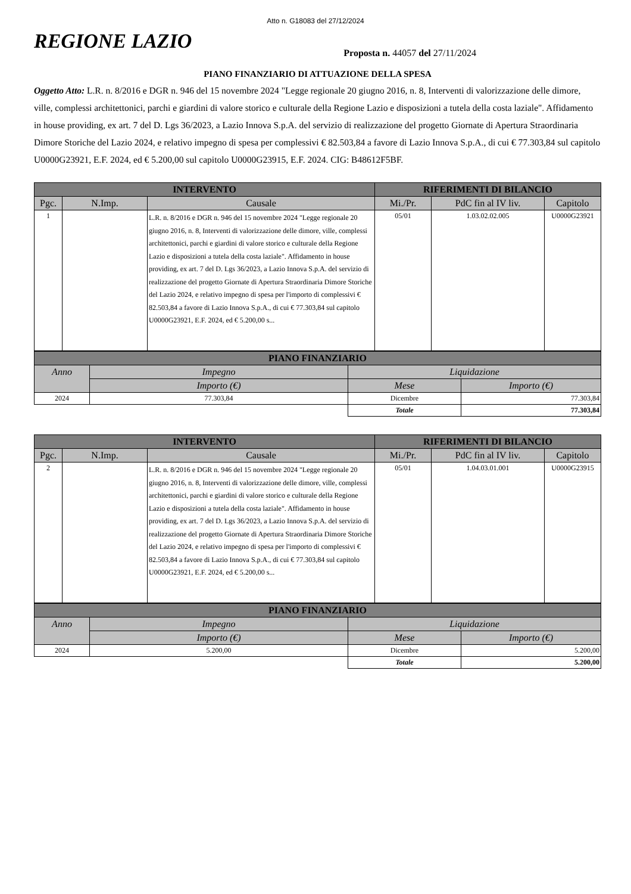Atto n. G18083 del 27/12/2024
REGIONE LAZIO
Proposta n. 44057 del 27/11/2024
PIANO FINANZIARIO DI ATTUAZIONE DELLA SPESA
Oggetto Atto: L.R. n. 8/2016 e DGR n. 946 del 15 novembre 2024 "Legge regionale 20 giugno 2016, n. 8, Interventi di valorizzazione delle dimore, ville, complessi architettonici, parchi e giardini di valore storico e culturale della Regione Lazio e disposizioni a tutela della costa laziale". Affidamento in house providing, ex art. 7 del D. Lgs 36/2023, a Lazio Innova S.p.A. del servizio di realizzazione del progetto Giornate di Apertura Straordinaria Dimore Storiche del Lazio 2024, e relativo impegno di spesa per complessivi € 82.503,84 a favore di Lazio Innova S.p.A., di cui € 77.303,84 sul capitolo U0000G23921, E.F. 2024, ed € 5.200,00 sul capitolo U0000G23915, E.F. 2024. CIG: B48612F5BF.
| INTERVENTO | | | RIFERIMENTI DI BILANCIO | | |
| --- | --- | --- | --- | --- | --- |
| Pgc. | N.Imp. | Causale | Mi./Pr. | PdC fin al IV liv. | Capitolo |
| 1 | | L.R. n. 8/2016 e DGR n. 946 del 15 novembre 2024 "Legge regionale 20 giugno 2016, n. 8, Interventi di valorizzazione delle dimore, ville, complessi architettonici, parchi e giardini di valore storico e culturale della Regione Lazio e disposizioni a tutela della costa laziale". Affidamento in house providing, ex art. 7 del D. Lgs 36/2023, a Lazio Innova S.p.A. del servizio di realizzazione del progetto Giornate di Apertura Straordinaria Dimore Storiche del Lazio 2024, e relativo impegno di spesa per l'importo di complessivi € 82.503,84 a favore di Lazio Innova S.p.A., di cui € 77.303,84 sul capitolo U0000G23921, E.F. 2024, ed € 5.200,00 s... | 05/01 | 1.03.02.02.005 | U0000G23921 |
| PIANO FINANZIARIO | | | |
| --- | --- | --- | --- |
| Anno | Impegno | Liquidazione | |
| | Importo (€) | Mese | Importo (€) |
| 2024 | 77.303,84 | Dicembre | 77.303,84 |
| | | Totale | 77.303,84 |
| INTERVENTO | | | RIFERIMENTI DI BILANCIO | | |
| --- | --- | --- | --- | --- | --- |
| Pgc. | N.Imp. | Causale | Mi./Pr. | PdC fin al IV liv. | Capitolo |
| 2 | | L.R. n. 8/2016 e DGR n. 946 del 15 novembre 2024 "Legge regionale 20 giugno 2016, n. 8, Interventi di valorizzazione delle dimore, ville, complessi architettonici, parchi e giardini di valore storico e culturale della Regione Lazio e disposizioni a tutela della costa laziale". Affidamento in house providing, ex art. 7 del D. Lgs 36/2023, a Lazio Innova S.p.A. del servizio di realizzazione del progetto Giornate di Apertura Straordinaria Dimore Storiche del Lazio 2024, e relativo impegno di spesa per l'importo di complessivi € 82.503,84 a favore di Lazio Innova S.p.A., di cui € 77.303,84 sul capitolo U0000G23921, E.F. 2024, ed € 5.200,00 s... | 05/01 | 1.04.03.01.001 | U0000G23915 |
| PIANO FINANZIARIO | | | |
| --- | --- | --- | --- |
| Anno | Impegno | Liquidazione | |
| | Importo (€) | Mese | Importo (€) |
| 2024 | 5.200,00 | Dicembre | 5.200,00 |
| | | Totale | 5.200,00 |